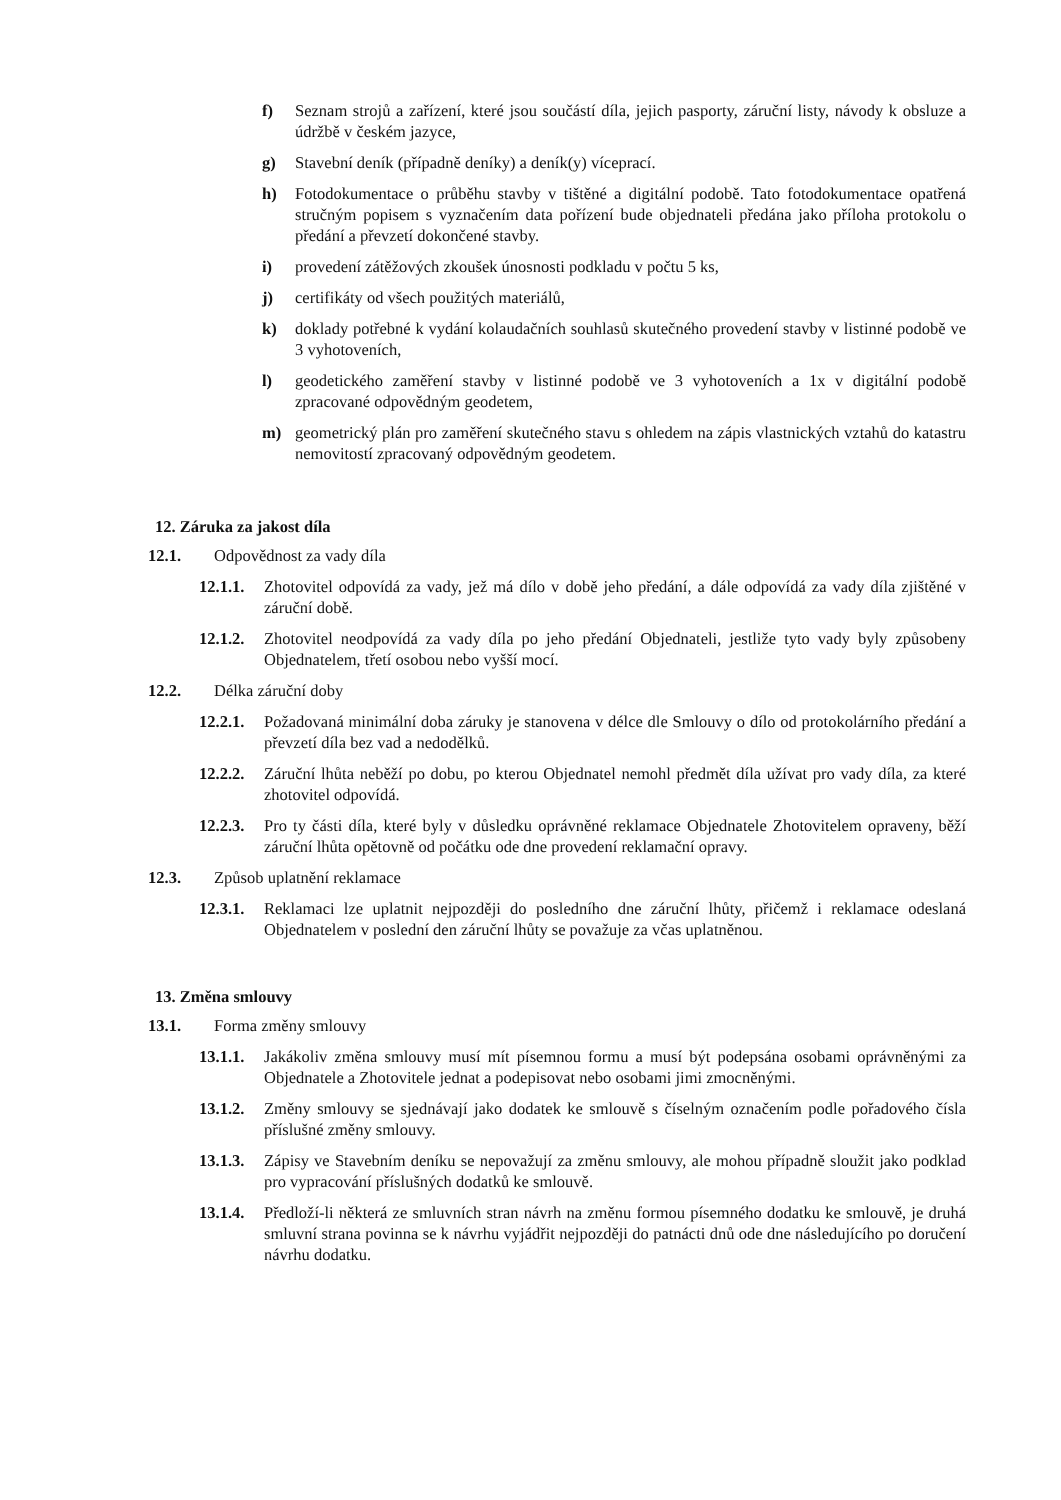f) Seznam strojů a zařízení, které jsou součástí díla, jejich pasporty, záruční listy, návody k obsluze a údržbě v českém jazyce,
g) Stavební deník (případně deníky) a deník(y) víceprací.
h) Fotodokumentace o průběhu stavby v tištěné a digitální podobě. Tato fotodokumentace opatřená stručným popisem s vyznačením data pořízení bude objednateli předána jako příloha protokolu o předání a převzetí dokončené stavby.
i) provedení zátěžových zkoušek únosnosti podkladu v počtu 5 ks,
j) certifikáty od všech použitých materiálů,
k) doklady potřebné k vydání kolaudačních souhlasů skutečného provedení stavby v listinné podobě ve 3 vyhotoveních,
l) geodetického zaměření stavby v listinné podobě ve 3 vyhotoveních a 1x v digitální podobě zpracované odpovědným geodetem,
m) geometrický plán pro zaměření skutečného stavu s ohledem na zápis vlastnických vztahů do katastru nemovitostí zpracovaný odpovědným geodetem.
12. Záruka za jakost díla
12.1. Odpovědnost za vady díla
12.1.1.
Zhotovitel odpovídá za vady, jež má dílo v době jeho předání, a dále odpovídá za vady díla zjištěné v záruční době.
12.1.2.
Zhotovitel neodpovídá za vady díla po jeho předání Objednateli, jestliže tyto vady byly způsobeny Objednatelem, třetí osobou nebo vyšší mocí.
12.2. Délka záruční doby
12.2.1.
Požadovaná minimální doba záruky je stanovena v délce dle Smlouvy o dílo od protokolárního předání a převzetí díla bez vad a nedodělků.
12.2.2.
Záruční lhůta neběží po dobu, po kterou Objednatel nemohl předmět díla užívat pro vady díla, za které zhotovitel odpovídá.
12.2.3.
Pro ty části díla, které byly v důsledku oprávněné reklamace Objednatele Zhotovitelem opraveny, běží záruční lhůta opětovně od počátku ode dne provedení reklamační opravy.
12.3. Způsob uplatnění reklamace
12.3.1.
Reklamaci lze uplatnit nejpozději do posledního dne záruční lhůty, přičemž i reklamace odeslaná Objednatelem v poslední den záruční lhůty se považuje za včas uplatněnou.
13. Změna smlouvy
13.1. Forma změny smlouvy
13.1.1.
Jakákoliv změna smlouvy musí mít písemnou formu a musí být podepsána osobami oprávněnými za Objednatele a Zhotovitele jednat a podepisovat nebo osobami jimi zmocněnými.
13.1.2.
Změny smlouvy se sjednávají jako dodatek ke smlouvě s číselným označením podle pořadového čísla příslušné změny smlouvy.
13.1.3.
Zápisy ve Stavebním deníku se nepovažují za změnu smlouvy, ale mohou případně sloužit jako podklad pro vypracování příslušných dodatků ke smlouvě.
13.1.4.
Předloží-li některá ze smluvních stran návrh na změnu formou písemného dodatku ke smlouvě, je druhá smluvní strana povinna se k návrhu vyjádřit nejpozději do patnácti dnů ode dne následujícího po doručení návrhu dodatku.